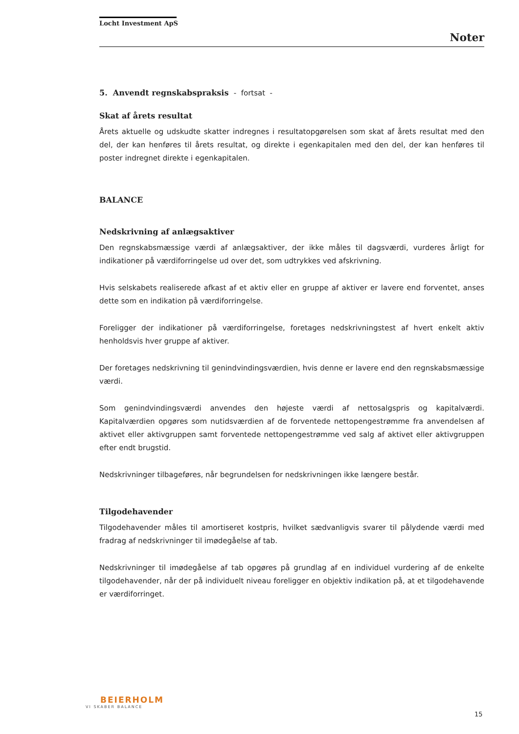Locht Investment ApS
Noter
5. Anvendt regnskabspraksis - fortsat -
Skat af årets resultat
Årets aktuelle og udskudte skatter indregnes i resultatopgørelsen som skat af årets resultat med den del, der kan henføres til årets resultat, og direkte i egenkapitalen med den del, der kan henføres til poster indregnet direkte i egenkapitalen.
BALANCE
Nedskrivning af anlægsaktiver
Den regnskabsmæssige værdi af anlægsaktiver, der ikke måles til dagsværdi, vurderes årligt for indikationer på værdiforringelse ud over det, som udtrykkes ved afskrivning.
Hvis selskabets realiserede afkast af et aktiv eller en gruppe af aktiver er lavere end forventet, anses dette som en indikation på værdiforringelse.
Foreligger der indikationer på værdiforringelse, foretages nedskrivningstest af hvert enkelt aktiv henholdsvis hver gruppe af aktiver.
Der foretages nedskrivning til genindvindingsværdien, hvis denne er lavere end den regnskabsmæssige værdi.
Som genindvindingsværdi anvendes den højeste værdi af nettosalgspris og kapitalværdi. Kapitalværdien opgøres som nutidsværdien af de forventede nettopengestrømme fra anvendelsen af aktivet eller aktivgruppen samt forventede nettopengestrømme ved salg af aktivet eller aktivgruppen efter endt brugstid.
Nedskrivninger tilbageføres, når begrundelsen for nedskrivningen ikke længere består.
Tilgodehavender
Tilgodehavender måles til amortiseret kostpris, hvilket sædvanligvis svarer til pålydende værdi med fradrag af nedskrivninger til imødegåelse af tab.
Nedskrivninger til imødegåelse af tab opgøres på grundlag af en individuel vurdering af de enkelte tilgodehavender, når der på individuelt niveau foreligger en objektiv indikation på, at et tilgodehavende er værdiforringet.
BEIERHOLM
VI SKABER BALANCE
15